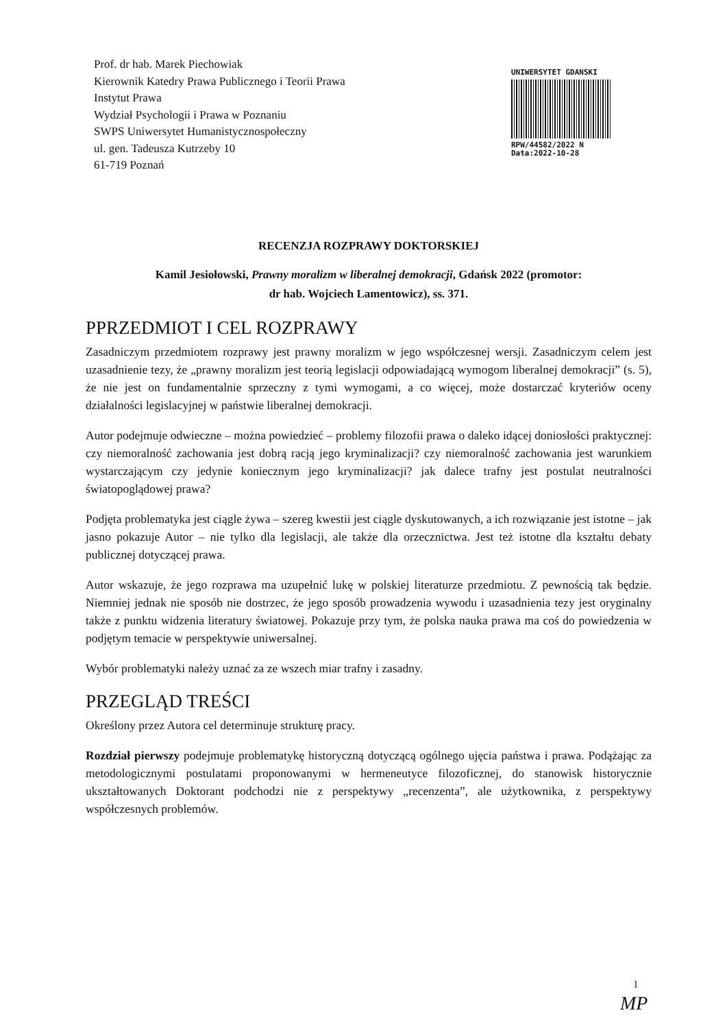Prof. dr hab. Marek Piechowiak
Kierownik Katedry Prawa Publicznego i Teorii Prawa
Instytut Prawa
Wydział Psychologii i Prawa w Poznaniu
SWPS Uniwersytet Humanistycznospołeczny
ul. gen. Tadeusza Kutrzeby 10
61-719 Poznań
UNIWERSYTET GDANSKI
RPW/44582/2022 N
Data:2022-10-28
RECENZJA ROZPRAWY DOKTORSKIEJ
Kamil Jesiołowski, Prawny moralizm w liberalnej demokracji, Gdańsk 2022 (promotor:
dr hab. Wojciech Lamentowicz), ss. 371.
PPRZEDMIOT I CEL ROZPRAWY
Zasadniczym przedmiotem rozprawy jest prawny moralizm w jego współczesnej wersji. Zasadniczym celem jest uzasadnienie tezy, że „prawny moralizm jest teorią legislacji odpowiadającą wymogom liberalnej demokracji” (s. 5), że nie jest on fundamentalnie sprzeczny z tymi wymogami, a co więcej, może dostarczać kryteriów oceny działalności legislacyjnej w państwie liberalnej demokracji.
Autor podejmuje odwieczne – można powiedzieć – problemy filozofii prawa o daleko idącej doniosłości praktycznej: czy niemoralność zachowania jest dobrą racją jego kryminalizacji? czy niemoralność zachowania jest warunkiem wystarczającym czy jedynie koniecznym jego kryminalizacji? jak dalece trafny jest postulat neutralności światopoglądowej prawa?
Podjęta problematyka jest ciągle żywa – szereg kwestii jest ciągle dyskutowanych, a ich rozwiązanie jest istotne – jak jasno pokazuje Autor – nie tylko dla legislacji, ale także dla orzecznictwa. Jest też istotne dla kształtu debaty publicznej dotyczącej prawa.
Autor wskazuje, że jego rozprawa ma uzupełnić lukę w polskiej literaturze przedmiotu. Z pewnością tak będzie. Niemniej jednak nie sposób nie dostrzec, że jego sposób prowadzenia wywodu i uzasadnienia tezy jest oryginalny także z punktu widzenia literatury światowej. Pokazuje przy tym, że polska nauka prawa ma coś do powiedzenia w podjętym temacie w perspektywie uniwersalnej.
Wybór problematyki należy uznać za ze wszech miar trafny i zasadny.
PRZEGLĄD TREŚCI
Określony przez Autora cel determinuje strukturę pracy.
Rozdział pierwszy podejmuje problematykę historyczną dotyczącą ogólnego ujęcia państwa i prawa. Podążając za metodologicznymi postulatami proponowanymi w hermeneutyce filozoficznej, do stanowisk historycznie ukształtowanych Doktorant podchodzi nie z perspektywy „recenzenta”, ale użytkownika, z perspektywy współczesnych problemów.
1
MP